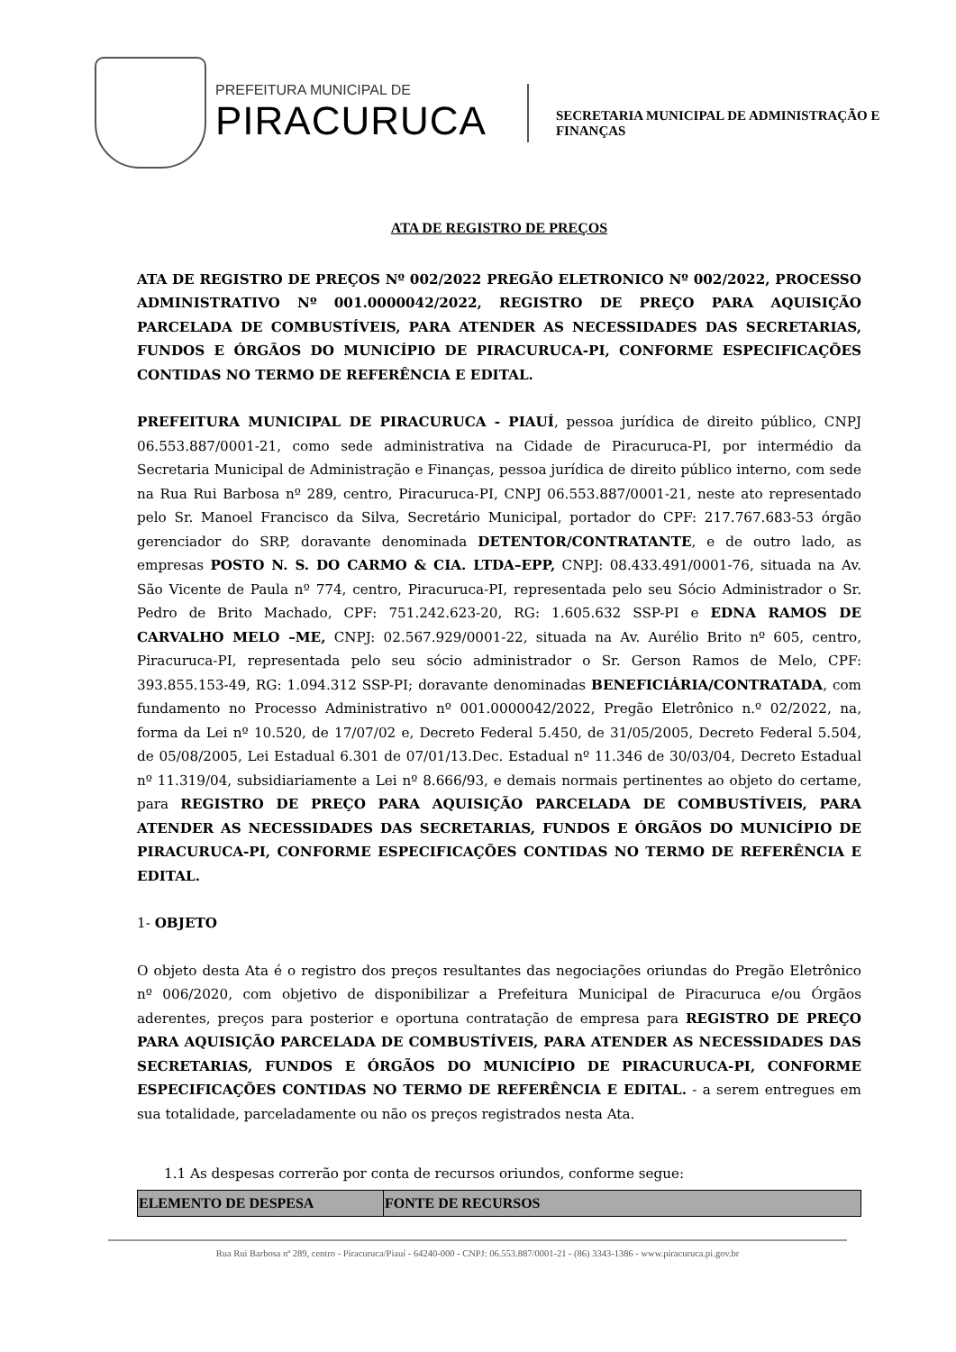PREFEITURA MUNICIPAL DE
PIRACURUCA
SECRETARIA MUNICIPAL DE ADMINISTRAÇÃO E
FINANÇAS
ATA DE REGISTRO DE PREÇOS
ATA DE REGISTRO DE PREÇOS Nº 002/2022 PREGÃO ELETRONICO Nº 002/2022, PROCESSO ADMINISTRATIVO Nº 001.0000042/2022, REGISTRO DE PREÇO PARA AQUISIÇÃO PARCELADA DE COMBUSTÍVEIS, PARA ATENDER AS NECESSIDADES DAS SECRETARIAS, FUNDOS E ÓRGÃOS DO MUNICÍPIO DE PIRACURUCA-PI, CONFORME ESPECIFICAÇÕES CONTIDAS NO TERMO DE REFERÊNCIA E EDITAL.
PREFEITURA MUNICIPAL DE PIRACURUCA - PIAUÍ, pessoa jurídica de direito público, CNPJ 06.553.887/0001-21, como sede administrativa na Cidade de Piracuruca-PI, por intermédio da Secretaria Municipal de Administração e Finanças, pessoa jurídica de direito público interno, com sede na Rua Rui Barbosa nº 289, centro, Piracuruca-PI, CNPJ 06.553.887/0001-21, neste ato representado pelo Sr. Manoel Francisco da Silva, Secretário Municipal, portador do CPF: 217.767.683-53 órgão gerenciador do SRP, doravante denominada DETENTOR/CONTRATANTE, e de outro lado, as empresas POSTO N. S. DO CARMO & CIA. LTDA–EPP, CNPJ: 08.433.491/0001-76, situada na Av. São Vicente de Paula nº 774, centro, Piracuruca-PI, representada pelo seu Sócio Administrador o Sr. Pedro de Brito Machado, CPF: 751.242.623-20, RG: 1.605.632 SSP-PI e EDNA RAMOS DE CARVALHO MELO –ME, CNPJ: 02.567.929/0001-22, situada na Av. Aurélio Brito nº 605, centro, Piracuruca-PI, representada pelo seu sócio administrador o Sr. Gerson Ramos de Melo, CPF: 393.855.153-49, RG: 1.094.312 SSP-PI; doravante denominadas BENEFICIÁRIA/CONTRATADA, com fundamento no Processo Administrativo nº 001.0000042/2022, Pregão Eletrônico n.º 02/2022, na, forma da Lei nº 10.520, de 17/07/02 e, Decreto Federal 5.450, de 31/05/2005, Decreto Federal 5.504, de 05/08/2005, Lei Estadual 6.301 de 07/01/13.Dec. Estadual nº 11.346 de 30/03/04, Decreto Estadual nº 11.319/04, subsidiariamente a Lei nº 8.666/93, e demais normais pertinentes ao objeto do certame, para REGISTRO DE PREÇO PARA AQUISIÇÃO PARCELADA DE COMBUSTÍVEIS, PARA ATENDER AS NECESSIDADES DAS SECRETARIAS, FUNDOS E ÓRGÃOS DO MUNICÍPIO DE PIRACURUCA-PI, CONFORME ESPECIFICAÇÕES CONTIDAS NO TERMO DE REFERÊNCIA E EDITAL.
1- OBJETO
O objeto desta Ata é o registro dos preços resultantes das negociações oriundas do Pregão Eletrônico nº 006/2020, com objetivo de disponibilizar a Prefeitura Municipal de Piracuruca e/ou Órgãos aderentes, preços para posterior e oportuna contratação de empresa para REGISTRO DE PREÇO PARA AQUISIÇÃO PARCELADA DE COMBUSTÍVEIS, PARA ATENDER AS NECESSIDADES DAS SECRETARIAS, FUNDOS E ÓRGÃOS DO MUNICÍPIO DE PIRACURUCA-PI, CONFORME ESPECIFICAÇÕES CONTIDAS NO TERMO DE REFERÊNCIA E EDITAL. - a serem entregues em sua totalidade, parceladamente ou não os preços registrados nesta Ata.
1.1 As despesas correrão por conta de recursos oriundos, conforme segue:
| ELEMENTO DE DESPESA | FONTE DE RECURSOS |
| --- | --- |
Rua Rui Barbosa nª 289, centro - Piracuruca/Piauí - 64240-000 - CNPJ: 06.553.887/0001-21 - (86) 3343-1386 - www.piracuruca.pi.gov.br